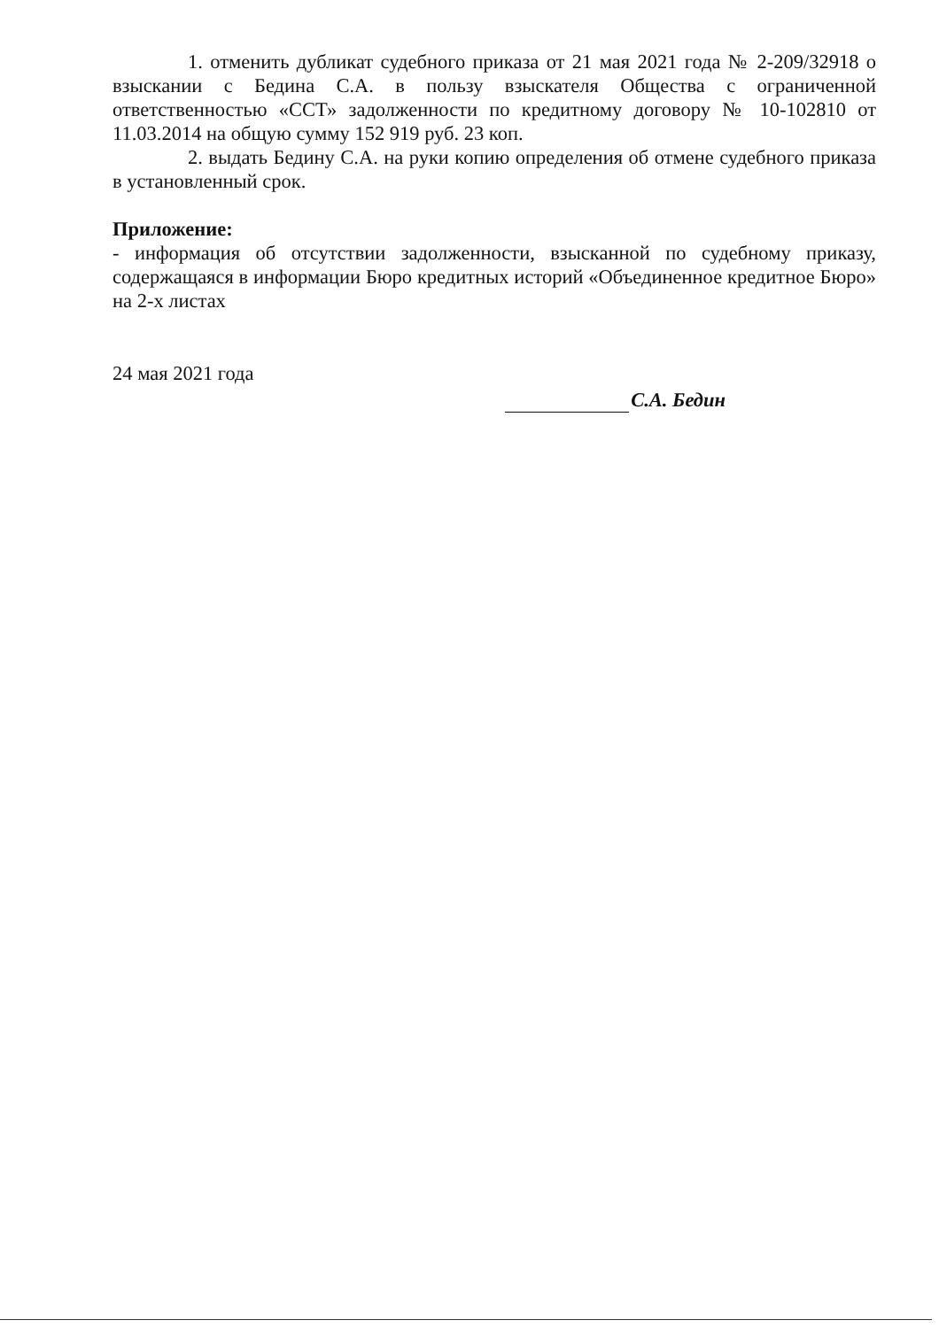1. отменить дубликат судебного приказа от 21 мая 2021 года № 2-209/32918 о взыскании с Бедина С.А. в пользу взыскателя Общества с ограниченной ответственностью «ССТ» задолженности по кредитному договору № 10-102810 от 11.03.2014 на общую сумму 152 919 руб. 23 коп.
2. выдать Бедину С.А. на руки копию определения об отмене судебного приказа в установленный срок.
Приложение:
- информация об отсутствии задолженности, взысканной по судебному приказу, содержащаяся в информации Бюро кредитных историй «Объединенное кредитное Бюро» на 2-х листах
24 мая 2021 года
С.А. Бедин